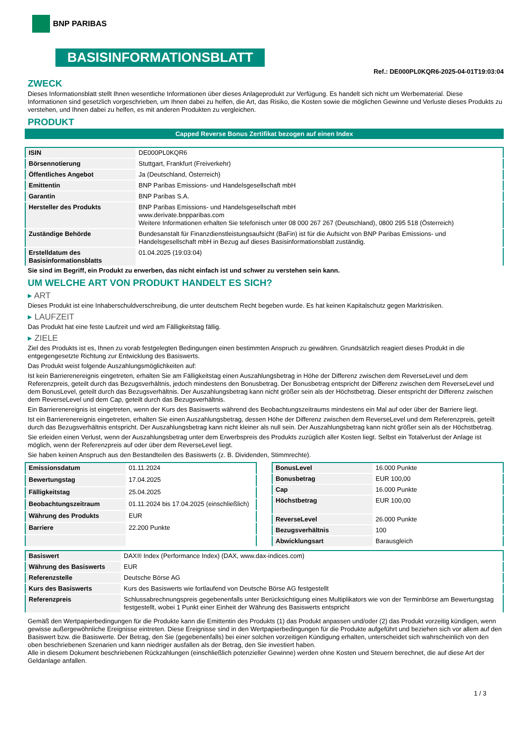BNP PARIBAS
BASISINFORMATIONSBLATT
Ref.: DE000PL0KQR6-2025-04-01T19:03:04
ZWECK
Dieses Informationsblatt stellt Ihnen wesentliche Informationen über dieses Anlageprodukt zur Verfügung. Es handelt sich nicht um Werbematerial. Diese Informationen sind gesetzlich vorgeschrieben, um Ihnen dabei zu helfen, die Art, das Risiko, die Kosten sowie die möglichen Gewinne und Verluste dieses Produkts zu verstehen, und Ihnen dabei zu helfen, es mit anderen Produkten zu vergleichen.
PRODUKT
Capped Reverse Bonus Zertifikat bezogen auf einen Index
| ISIN | DE000PL0KQR6 |
| Börsennotierung | Stuttgart, Frankfurt (Freiverkehr) |
| Öffentliches Angebot | Ja (Deutschland, Österreich) |
| Emittentin | BNP Paribas Emissions- und Handelsgesellschaft mbH |
| Garantin | BNP Paribas S.A. |
| Hersteller des Produkts | BNP Paribas Emissions- und Handelsgesellschaft mbH www.derivate.bnpparibas.com Weitere Informationen erhalten Sie telefonisch unter 08 000 267 267 (Deutschland), 0800 295 518 (Österreich) |
| Zuständige Behörde | Bundesanstalt für Finanzdienstleistungsaufsicht (BaFin) ist für die Aufsicht von BNP Paribas Emissions- und Handelsgesellschaft mbH in Bezug auf dieses Basisinformationsblatt zuständig. |
| Erstelldatum des Basisinformationsblatts | 01.04.2025 (19:03:04) |
Sie sind im Begriff, ein Produkt zu erwerben, das nicht einfach ist und schwer zu verstehen sein kann.
UM WELCHE ART VON PRODUKT HANDELT ES SICH?
▸ ART
Dieses Produkt ist eine Inhaberschuldverschreibung, die unter deutschem Recht begeben wurde. Es hat keinen Kapitalschutz gegen Marktrisiken.
▸ LAUFZEIT
Das Produkt hat eine feste Laufzeit und wird am Fälligkeitstag fällig.
▸ ZIELE
Ziel des Produkts ist es, Ihnen zu vorab festgelegten Bedingungen einen bestimmten Anspruch zu gewähren. Grundsätzlich reagiert dieses Produkt in die entgegengesetzte Richtung zur Entwicklung des Basiswerts.
Das Produkt weist folgende Auszahlungsmöglichkeiten auf:
Ist kein Barrierenereignis eingetreten, erhalten Sie am Fälligkeitstag einen Auszahlungsbetrag in Höhe der Differenz zwischen dem ReverseLevel und dem Referenzpreis, geteilt durch das Bezugsverhältnis, jedoch mindestens den Bonusbetrag. Der Bonusbetrag entspricht der Differenz zwischen dem ReverseLevel und dem BonusLevel, geteilt durch das Bezugsverhältnis. Der Auszahlungsbetrag kann nicht größer sein als der Höchstbetrag. Dieser entspricht der Differenz zwischen dem ReverseLevel und dem Cap, geteilt durch das Bezugsverhältnis.
Ein Barrierenereignis ist eingetreten, wenn der Kurs des Basiswerts während des Beobachtungszeitraums mindestens ein Mal auf oder über der Barriere liegt.
Ist ein Barrierenereignis eingetreten, erhalten Sie einen Auszahlungsbetrag, dessen Höhe der Differenz zwischen dem ReverseLevel und dem Referenzpreis, geteilt durch das Bezugsverhältnis entspricht. Der Auszahlungsbetrag kann nicht kleiner als null sein. Der Auszahlungsbetrag kann nicht größer sein als der Höchstbetrag.
Sie erleiden einen Verlust, wenn der Auszahlungsbetrag unter dem Erwerbspreis des Produkts zuzüglich aller Kosten liegt. Selbst ein Totalverlust der Anlage ist möglich, wenn der Referenzpreis auf oder über dem ReverseLevel liegt.
Sie haben keinen Anspruch aus den Bestandteilen des Basiswerts (z. B. Dividenden, Stimmrechte).
| Emissionsdatum | 01.11.2024 |
| Bewertungstag | 17.04.2025 |
| Fälligkeitstag | 25.04.2025 |
| Beobachtungszeitraum | 01.11.2024 bis 17.04.2025 (einschließlich) |
| Währung des Produkts | EUR |
| Barriere | 22.200 Punkte |
| BonusLevel | 16.000 Punkte |
| Bonusbetrag | EUR 100,00 |
| Cap | 16.000 Punkte |
| Höchstbetrag | EUR 100,00 |
| ReverseLevel | 26.000 Punkte |
| Bezugsverhältnis | 100 |
| Abwicklungsart | Barausgleich |
| Basiswert | DAX® Index (Performance Index) (DAX, www.dax-indices.com) |
| Währung des Basiswerts | EUR |
| Referenzstelle | Deutsche Börse AG |
| Kurs des Basiswerts | Kurs des Basiswerts wie fortlaufend von Deutsche Börse AG festgestellt |
| Referenzpreis | Schlussabrechnungspreis gegebenenfalls unter Berücksichtigung eines Multiplikators wie von der Terminbörse am Bewertungstag festgestellt, wobei 1 Punkt einer Einheit der Währung des Basiswerts entspricht |
Gemäß den Wertpapierbedingungen für die Produkte kann die Emittentin des Produkts (1) das Produkt anpassen und/oder (2) das Produkt vorzeitig kündigen, wenn gewisse außergewöhnliche Ereignisse eintreten. Diese Ereignisse sind in den Wertpapierbedingungen für die Produkte aufgeführt und beziehen sich vor allem auf den Basiswert bzw. die Basiswerte. Der Betrag, den Sie (gegebenenfalls) bei einer solchen vorzeitigen Kündigung erhalten, unterscheidet sich wahrscheinlich von den oben beschriebenen Szenarien und kann niedriger ausfallen als der Betrag, den Sie investiert haben.
Alle in diesem Dokument beschriebenen Rückzahlungen (einschließlich potenzieller Gewinne) werden ohne Kosten und Steuern berechnet, die auf diese Art der Geldanlage anfallen.
1 / 3